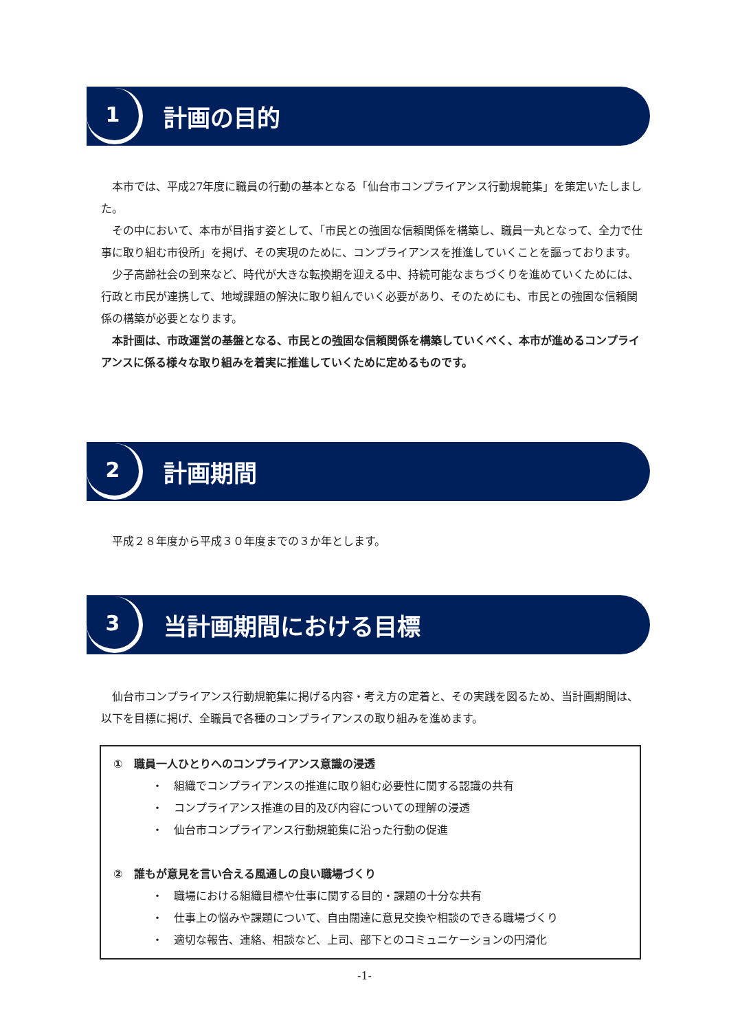1
計画の目的
本市では、平成27年度に職員の行動の基本となる「仙台市コンプライアンス行動規範集」を策定いたしました。
その中において、本市が目指す姿として、「市民との強固な信頼関係を構築し、職員一丸となって、全力で仕事に取り組む市役所」を掲げ、その実現のために、コンプライアンスを推進していくことを謳っております。
少子高齢社会の到来など、時代が大きな転換期を迎える中、持続可能なまちづくりを進めていくためには、行政と市民が連携して、地域課題の解決に取り組んでいく必要があり、そのためにも、市民との強固な信頼関係の構築が必要となります。
本計画は、市政運営の基盤となる、市民との強固な信頼関係を構築していくべく、本市が進めるコンプライアンスに係る様々な取り組みを着実に推進していくために定めるものです。
2
計画期間
平成２８年度から平成３０年度までの３か年とします。
3
当計画期間における目標
仙台市コンプライアンス行動規範集に掲げる内容・考え方の定着と、その実践を図るため、当計画期間は、以下を目標に掲げ、全職員で各種のコンプライアンスの取り組みを進めます。
①　職員一人ひとりへのコンプライアンス意識の浸透
・　組織でコンプライアンスの推進に取り組む必要性に関する認識の共有
・　コンプライアンス推進の目的及び内容についての理解の浸透
・　仙台市コンプライアンス行動規範集に沿った行動の促進
②　誰もが意見を言い合える風通しの良い職場づくり
・　職場における組織目標や仕事に関する目的・課題の十分な共有
・　仕事上の悩みや課題について、自由闊達に意見交換や相談のできる職場づくり
・　適切な報告、連絡、相談など、上司、部下とのコミュニケーションの円滑化
-1-